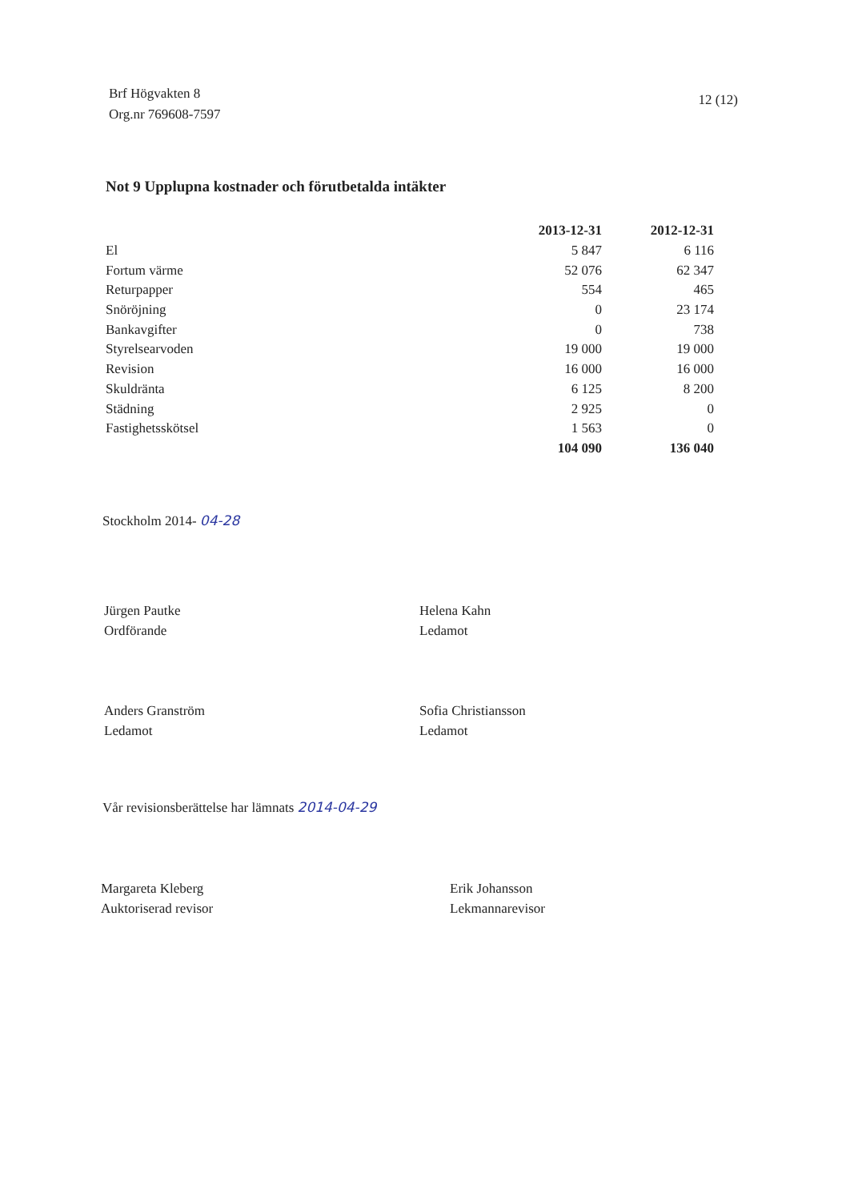Brf Högvakten 8
Org.nr 769608-7597
12 (12)
Not 9 Upplupna kostnader och förutbetalda intäkter
| | 2013-12-31 | 2012-12-31 |
| El | 5 847 | 6 116 |
| Fortum värme | 52 076 | 62 347 |
| Returpapper | 554 | 465 |
| Snöröjning | 0 | 23 174 |
| Bankavgifter | 0 | 738 |
| Styrelsearvoden | 19 000 | 19 000 |
| Revision | 16 000 | 16 000 |
| Skuldränta | 6 125 | 8 200 |
| Städning | 2 925 | 0 |
| Fastighetsskötsel | 1 563 | 0 |
| | 104 090 | 136 040 |
Stockholm 2014- 04-28
Jürgen Pautke
Ordförande
Helena Kahn
Ledamot
Anders Granström
Ledamot
Sofia Christiansson
Ledamot
Vår revisionsberättelse har lämnats 2014-04-29
Margareta Kleberg
Auktoriserad revisor
Erik Johansson
Lekmannarevisor